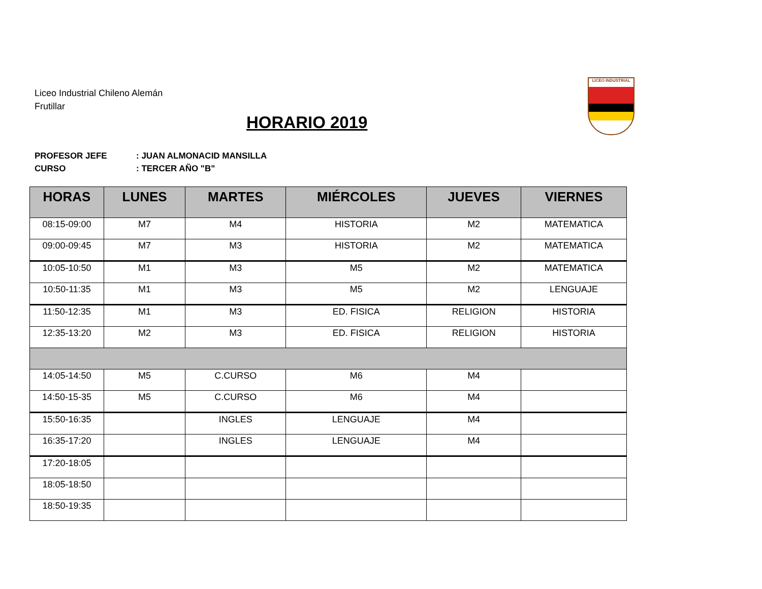Liceo Industrial Chileno Alemán
Frutillar
HORARIO 2019
LICEO INDUSTRIAL
PROFESOR JEFE: JUAN ALMONACID MANSILLA
CURSO: TERCER AÑO "B"
| HORAS | LUNES | MARTES | MIÉRCOLES | JUEVES | VIERNES |
| --- | --- | --- | --- | --- | --- |
| 08:15-09:00 | M7 | M4 | HISTORIA | M2 | MATEMATICA |
| 09:00-09:45 | M7 | M3 | HISTORIA | M2 | MATEMATICA |
| 10:05-10:50 | M1 | M3 | M5 | M2 | MATEMATICA |
| 10:50-11:35 | M1 | M3 | M5 | M2 | LENGUAJE |
| 11:50-12:35 | M1 | M3 | ED. FISICA | RELIGION | HISTORIA |
| 12:35-13:20 | M2 | M3 | ED. FISICA | RELIGION | HISTORIA |
| 14:05-14:50 | M5 | C.CURSO | M6 | M4 | |
| 14:50-15-35 | M5 | C.CURSO | M6 | M4 | |
| 15:50-16:35 | | INGLES | LENGUAJE | M4 | |
| 16:35-17:20 | | INGLES | LENGUAJE | M4 | |
| 17:20-18:05 | | | | | |
| 18:05-18:50 | | | | | |
| 18:50-19:35 | | | | | |